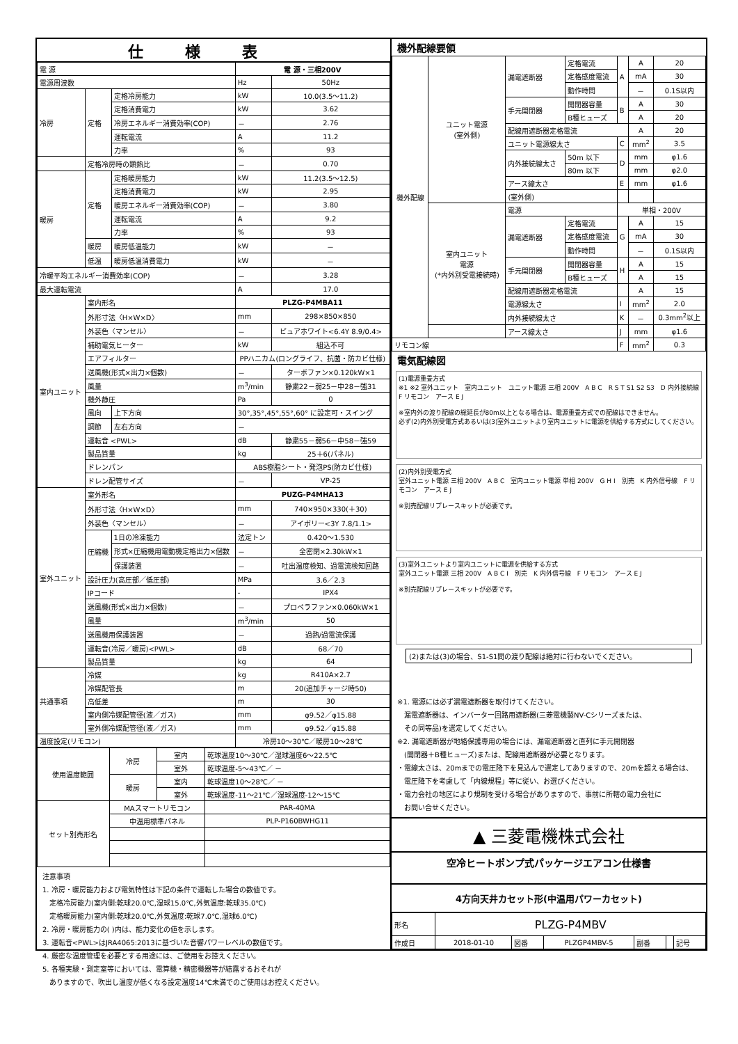仕様表
| 電 源 | | | 電 源・三相200V | |
| 電源周波数 | | | Hz | 50Hz |
| 冷房 | 定格 | 定格冷房能力 | kW | 10.0(3.5～11.2) |
| | | 定格消費電力 | kW | 3.62 |
| | | 冷房エネルギー消費効率(COP) | － | 2.76 |
| | | 運転電流 | A | 11.2 |
| | | 力率 | % | 93 |
| | 定格冷房時の顕熱比 | | － | 0.70 |
| 暖房 | 定格 | 定格暖房能力 | kW | 11.2(3.5～12.5) |
| | | 定格消費電力 | kW | 2.95 |
| | | 暖房エネルギー消費効率(COP) | － | 3.80 |
| | | 運転電流 | A | 9.2 |
| | | 力率 | % | 93 |
| | 暖房 | 暖房低温能力 | kW | － |
| | 低温 | 暖房低温消費電力 | kW | － |
| 冷暖平均エネルギー消費効率(COP) | | | － | 3.28 |
| 最大運転電流 | | | A | 17.0 |
| 室内ユニット | 室内形名 | | PLZG-P4MBA11 | |
| | 外形寸法〈H×W×D〉 | | mm | 298×850×850 |
| | 外装色〈マンセル〉 | | － | ピュアホワイト<6.4Y 8.9/0.4> |
| | 補助電気ヒーター | | kW | 組込不可 |
| | エアフィルター | | PPハニカム(ロングライフ、抗菌・防カビ仕様) | |
| | 送風機(形式×出力×個数) | | － | ターボファン×0.120kW×1 |
| | 風量 | | m<sup>3</sup>/min | 静粛22－弱25－中28－強31 |
| | 機外静圧 | | Pa | 0 |
| | 風向 | 上下方向 | 30°,35°,45°,55°,60° に設定可・スイング | |
| | 調節 | 左右方向 | － | |
| | 運転音 <PWL> | | dB | 静粛55－弱56－中58－強59 |
| | 製品質量 | | kg | 25＋6(パネル) |
| | ドレンパン | | ABS樹脂シート・発泡PS(防カビ仕様) | |
| | ドレン配管サイズ | | － | VP-25 |
| 室外ユニット | 室外形名 | | PUZG-P4MHA13 | |
| | 外形寸法〈H×W×D〉 | | mm | 740×950×330(＋30) |
| | 外装色〈マンセル〉 | | － | アイボリー<3Y 7.8/1.1> |
| | 圧縮機 | 1日の冷凍能力 | 法定トン | 0.420～1.530 |
| | | 形式×圧縮機用電動機定格出力×個数 | － | 全密閉×2.30kW×1 |
| | | 保護装置 | － | 吐出温度検知、過電流検知回路 |
| | 設計圧力(高圧部／低圧部) | | MPa | 3.6／2.3 |
| | IPコード | | - | IPX4 |
| | 送風機(形式×出力×個数) | | － | プロペラファン×0.060kW×1 |
| | 風量 | | m<sup>3</sup>/min | 50 |
| | 送風機用保護装置 | | － | 過熱/過電流保護 |
| | 運転音(冷房／暖房)<PWL> | | dB | 68／70 |
| | 製品質量 | | kg | 64 |
| 共通事項 | 冷媒 | | kg | R410A×2.7 |
| | 冷媒配管長 | | m | 20(追加チャージ時50) |
| | 高低差 | | m | 30 |
| | 室内側冷媒配管径(液／ガス) | | mm | φ9.52／φ15.88 |
| | 室外側冷媒配管径(液／ガス) | | mm | φ9.52／φ15.88 |
| 温度設定(リモコン) | | | 冷房10～30℃／暖房10～28℃ | |
| 使用温度範囲 | 冷房 | 室内 | 乾球温度10～30℃／湿球温度6～22.5℃ |
| | | 室外 | 乾球温度-5～43℃／ － |
| | 暖房 | 室内 | 乾球温度10～28℃／ － |
| | | 室外 | 乾球温度-11～21℃／湿球温度-12～15℃ |
| セット別売形名 | MAスマートリモコン | | PAR-40MA |
| | 中温用標準パネル | | PLP-P160BWHG11 |
注意事項
1. 冷房・暖房能力および電気特性は下記の条件で運転した場合の数値です。
　定格冷房能力(室内側:乾球20.0℃,湿球15.0℃,外気温度:乾球35.0℃)
　定格暖房能力(室内側:乾球20.0℃,外気温度:乾球7.0℃,湿球6.0℃)
2. 冷房・暖房能力の( )内は、能力変化の値を示します。
3. 運転音<PWL>はJRA4065:2013に基づいた音響パワーレベルの数値です。
4. 厳密な温度管理を必要とする用途には、ご使用をお控えください。
5. 各種実験・測定室等においては、電算機・精密機器等が結露するおそれが
　ありますので、吹出し温度が低くなる設定温度14℃未満でのご使用はお控えください。
機外配線要領
| 機外配線 | ユニット電源 (室外側) | 漏電遮断器 | 定格電流 | A | A | 20 |
| | | | 定格感度電流 | | mA | 30 |
| | | | 動作時間 | | － | 0.1S以内 |
| | | 手元開閉器 | 開閉器容量 | B | A | 30 |
| | | | B種ヒューズ | | A | 20 |
| | | 配線用遮断器定格電流 | | | A | 20 |
| | | ユニット電源線太さ | | C | mm<sup>2</sup> | 3.5 |
| | | 内外接続線太さ | 50m 以下 | D | mm | φ1.6 |
| | | | 80m 以下 | | mm | φ2.0 |
| | | アース線太さ | | E | mm | φ1.6 |
| | | (室外側) | | | | |
| | 室内ユニット 電源 (*内外別受電接続時) | 電源 | | 単相・200V | | |
| | | 漏電遮断器 | 定格電流 | G | A | 15 |
| | | | 定格感度電流 | | mA | 30 |
| | | | 動作時間 | | － | 0.1S以内 |
| | | 手元開閉器 | 開閉器容量 | H | A | 15 |
| | | | B種ヒューズ | | A | 15 |
| | | 配線用遮断器定格電流 | | | A | 15 |
| | | 電源線太さ | | I | mm<sup>2</sup> | 2.0 |
| | | 内外接続線太さ | | K | － | 0.3mm<sup>2</sup>以上 |
| | | アース線太さ | | J | mm | φ1.6 |
| リモコン線 | | | | F | mm<sup>2</sup> | 0.3 |
電気配線図
(1)電源重畳方式
※1 ※2 室外ユニット　室内ユニット　ユニット電源 三相 200V　A B C　R S T S1 S2 S3　D 内外接続線　F リモコン　アース E J
※室内外の渡り配線の総延長が80m以上となる場合は、電源重畳方式での配線はできません。
必ず(2)内外別受電方式あるいは(3)室外ユニットより室内ユニットに電源を供給する方式にしてください。
(2)内外別受電方式
室外ユニット電源 三相 200V　A B C　室内ユニット電源 単相 200V　G H I　別売　K 内外信号線　F リモコン　アース E J
※別売配線リプレースキットが必要です。
(3)室外ユニットより室内ユニットに電源を供給する方式
室外ユニット電源 三相 200V　A B C I　別売　K 内外信号線　F リモコン　アース E J
※別売配線リプレースキットが必要です。
(2)または(3)の場合、S1-S1間の渡り配線は絶対に行わないでください。
※1. 電源には必ず漏電遮断器を取付けてください。
　漏電遮断器は、インバーター回路用遮断器(三菱電機製NV-Cシリーズまたは、
　その同等品)を選定してください。
※2. 漏電遮断器が地絡保護専用の場合には、漏電遮断器と直列に手元開閉器
　(開閉器＋B種ヒューズ)または、配線用遮断器が必要となります。
・電線太さは、20mまでの電圧降下を見込んで選定してありますので、20mを超える場合は、
　電圧降下を考慮して「内線規程」等に従い、お選びください。
・電力会社の地区により規制を受ける場合がありますので、事前に所轄の電力会社に
　お問い合せください。
▲ 三菱電機株式会社
空冷ヒートポンプ式パッケージエアコン仕様書
4方向天井カセット形(中温用パワーカセット)
| 形名 | PLZG-P4MBV | | | | | |
| 作成日 | 2018-01-10 | 図番 | PLZGP4MBV-5 | 副番 | | 記号 |